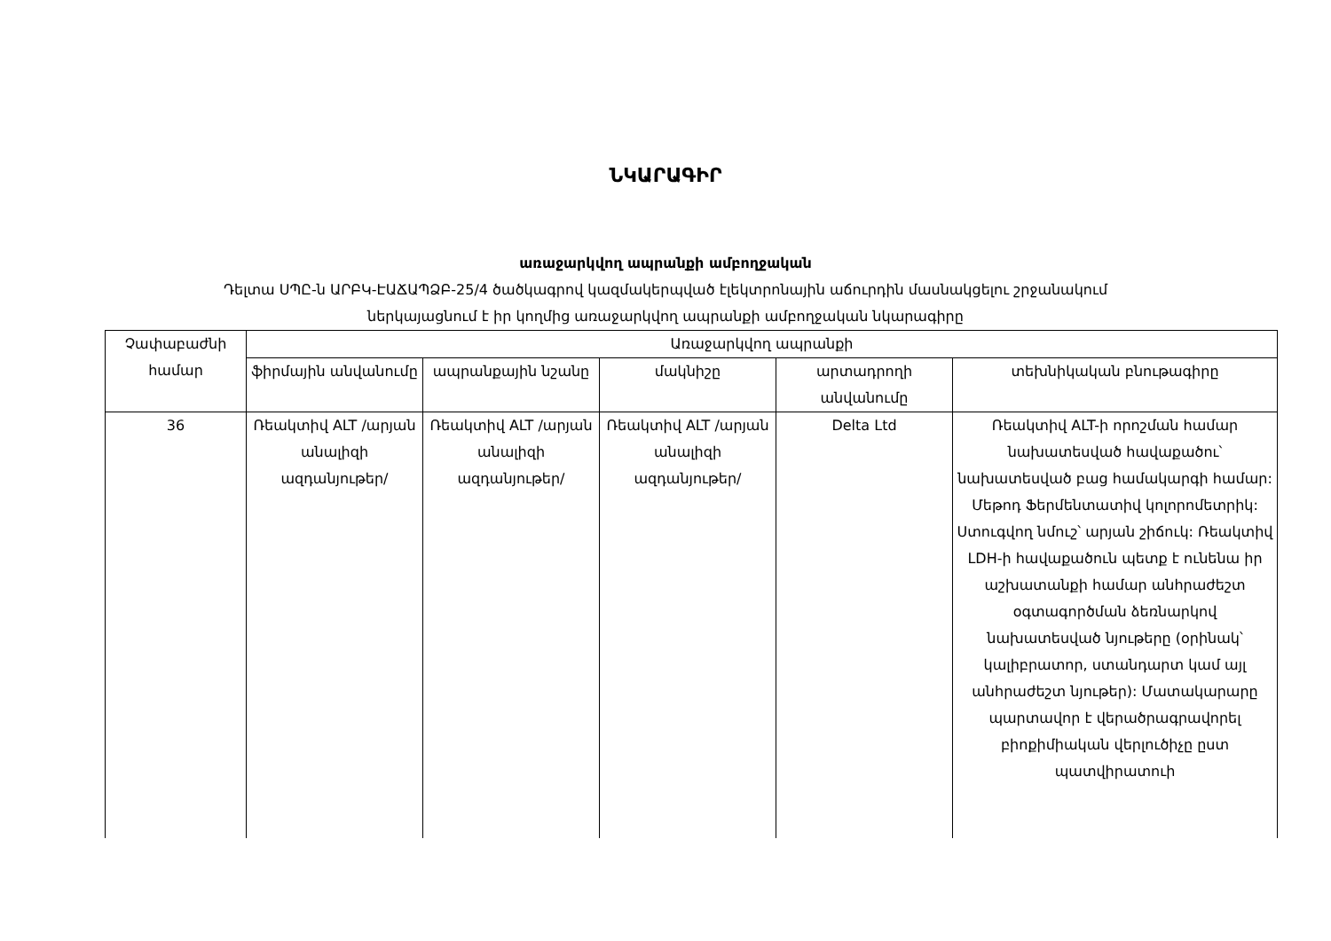ՆԿԱՐԱԳԻՐ
առաջարկվող ապրանքի ամբողջական
Դելտա ՍՊԸ-ն ԱՐԲԿ-ԷԱՃԱՊՁԲ-25/4 ծածկագրով կազմակերպված էլեկտրոնային աճուրդին մասնակցելու շրջանակում
ներկայացնում է իր կողմից առաջարկվող ապրանքի ամբողջական նկարագիրը
| Չափաբաժնի համար | Առաջարկվող ապրանքի | | | | |
| --- | --- | --- | --- | --- | --- |
| | ֆիրմային անվանումը | ապրանքային նշանը | մակնիշը | արտադրողի անվանումը | տեխնիկական բնութագիրը |
| 36 | Ռեակտիվ ALT /արյան անալիզի ազդանյութեր/ | Ռեակտիվ ALT /արյան անալիզի ազդանյութեր/ | Ռեակտիվ ALT /արյան անալիզի ազդանյութեր/ | Delta Ltd | Ռեակտիվ ALT-ի որոշման համար նախատեսված հավաքածու՝ նախատեսված բաց համակարգի համար: Մեթոդ Ֆերմենտատիվ կոլորոմետրիկ: Ստուգվող նմուշ՝ արյան շիճուկ: Ռեակտիվ LDH-ի հավաքածուն պետք է ունենա իր աշխատանքի համար անհրաժեշտ օգտագործման ձեռնարկով նախատեսված նյութերը (օրինակ՝ կալիբրատոր, ստանդարտ կամ այլ անհրաժեշտ նյութեր): Մատակարարը պարտավոր է վերածրագրավորել բիոքիմիական վերլուծիչը ըստ պատվիրատուի |